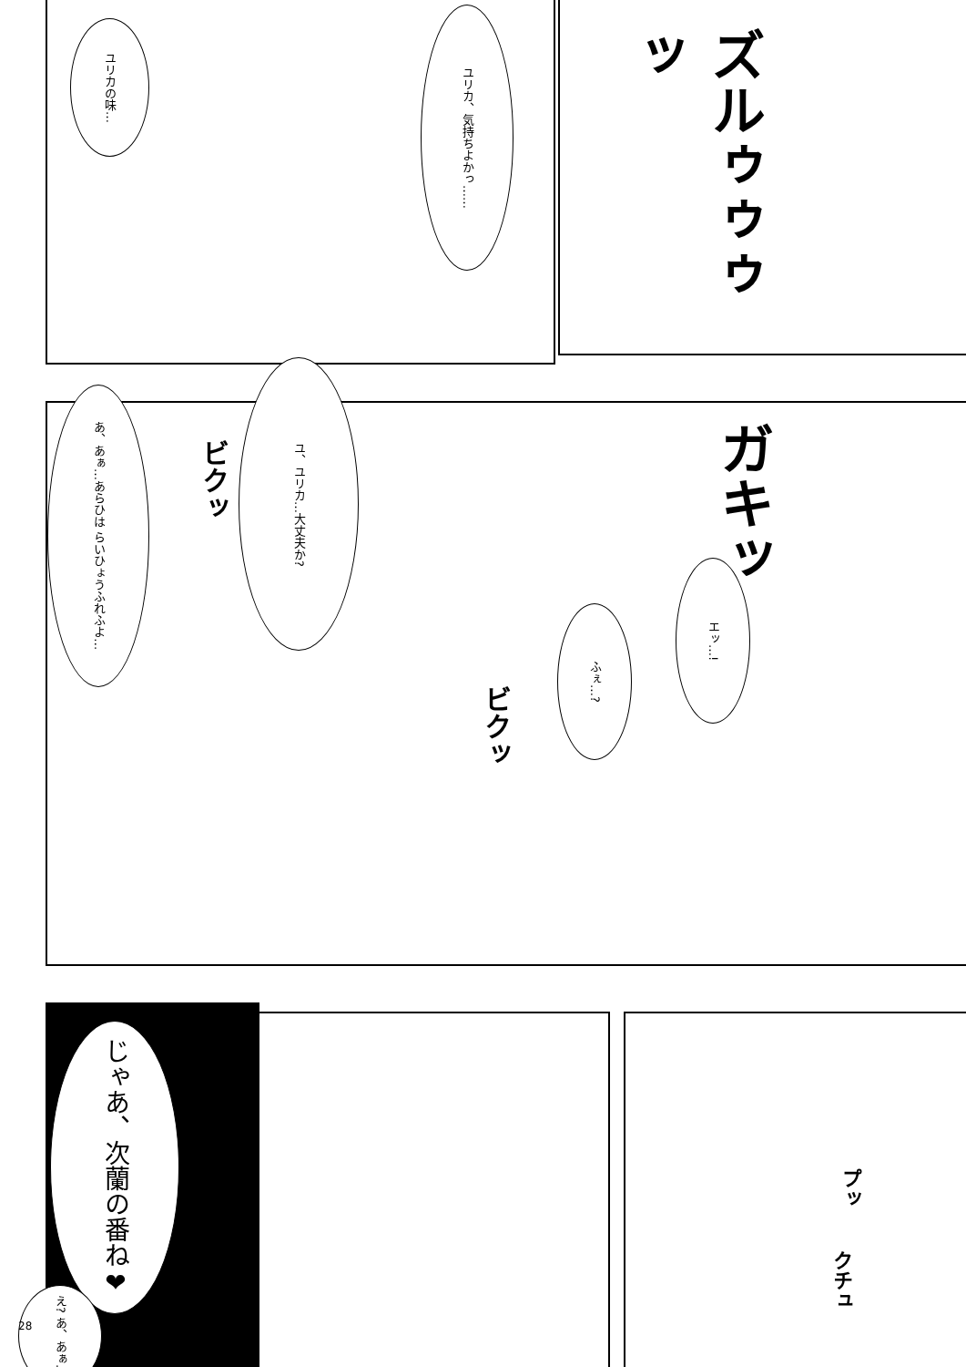ユリカの味…
ユリカ、気持ちよかっ……
ズルゥゥゥッ
あ、あぁ…あらひは らいひょうふれふよ…
ユ、ユリカ…大丈夫か?
ビクッ
ガキッ
ふぇ…?
エッ…!
ビクッ
じゃあ、次蘭の番ね❤
え? あ、あぁ…
プッ
クチュ
28